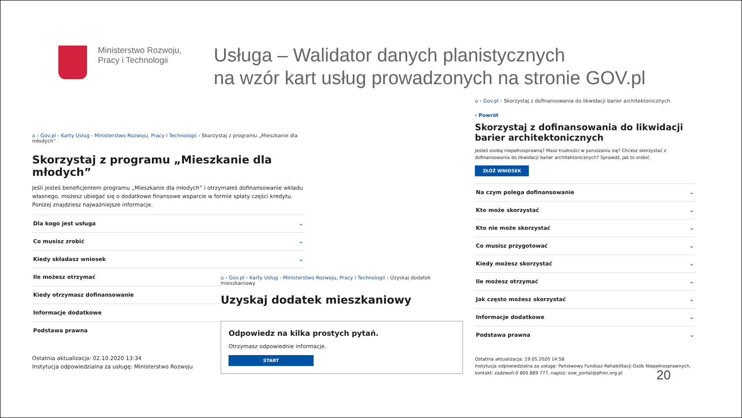Ministerstwo Rozwoju,
Pracy i Technologii
Usługa – Walidator danych planistycznych
na wzór kart usług prowadzonych na stronie GOV.pl
⌂ › Gov.pl › Karty Usług - Ministerstwo Rozwoju, Pracy i Technologii › Skorzystaj z programu „Mieszkanie dla młodych”
Skorzystaj z programu „Mieszkanie dla młodych”
Jeśli jesteś beneficjentem programu „Mieszkanie dla młodych” i otrzymałeś dofinansowanie wkładu własnego, możesz ubiegać się o dodatkowe finansowe wsparcie w formie spłaty części kredytu. Poniżej znajdziesz najważniejsze informacje.
Dla kogo jest usługa
Co musisz zrobić
Kiedy składasz wniosek
Ile możesz otrzymać
Kiedy otrzymasz dofinansowanie
Informacje dodatkowe
Podstawa prawna
Ostatnia aktualizacja: 02.10.2020 13:34
Instytucja odpowiedzialna za usługę: Ministerstwo Rozwoju
⌂ › Gov.pl › Karty Usług - Ministerstwo Rozwoju, Pracy i Technologii › Uzyskaj dodatek mieszkaniowy
Uzyskaj dodatek mieszkaniowy
Odpowiedz na kilka prostych pytań.
Otrzymasz odpowiednie informacje.
START
⌂ › Gov.pl › Skorzystaj z dofinansowania do likwidacji barier architektonicznych
‹ Powrót
Skorzystaj z dofinansowania do likwidacji barier architektonicznych
Jesteś osobą niepełnosprawną? Masz trudności w poruszaniu się? Chcesz skorzystać z dofinansowania do likwidacji barier architektonicznych? Sprawdź, jak to zrobić.
ZŁÓŻ WNIOSEK
Na czym polega dofinansowanie
Kto może skorzystać
Kto nie może skorzystać
Co musisz przygotować
Kiedy możesz skorzystać
Ile możesz otrzymać
Jak często możesz skorzystać
Informacje dodatkowe
Podstawa prawna
Ostatnia aktualizacja: 19.05.2020 14:58
Instytucja odpowiedzialna za usługę: Państwowy Fundusz Rehabilitacji Osób Niepełnosprawnych, kontakt: zadzwoń:0 800 889 777, napisz: sow_portal@pfron.org.pl
20